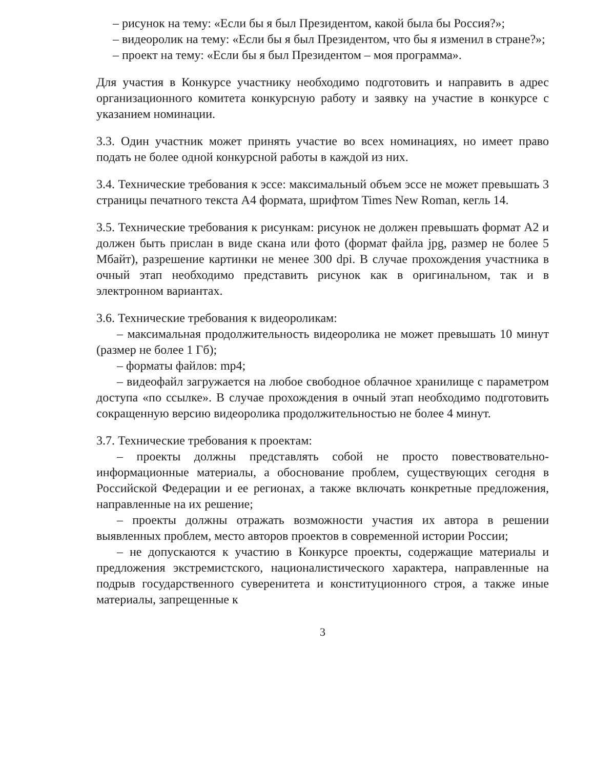– рисунок на тему: «Если бы я был Президентом, какой была бы Россия?»;
– видеоролик на тему: «Если бы я был Президентом, что бы я изменил в стране?»;
– проект на тему: «Если бы я был Президентом – моя программа».
Для участия в Конкурсе участнику необходимо подготовить и направить в адрес организационного комитета конкурсную работу и заявку на участие в конкурсе с указанием номинации.
3.3. Один участник может принять участие во всех номинациях, но имеет право подать не более одной конкурсной работы в каждой из них.
3.4. Технические требования к эссе: максимальный объем эссе не может превышать 3 страницы печатного текста А4 формата, шрифтом Times New Roman, кегль 14.
3.5. Технические требования к рисункам: рисунок не должен превышать формат А2 и должен быть прислан в виде скана или фото (формат файла jpg, размер не более 5 Мбайт), разрешение картинки не менее 300 dpi. В случае прохождения участника в очный этап необходимо представить рисунок как в оригинальном, так и в электронном вариантах.
3.6. Технические требования к видеороликам:
– максимальная продолжительность видеоролика не может превышать 10 минут (размер не более 1 Гб);
– форматы файлов: mp4;
– видеофайл загружается на любое свободное облачное хранилище с параметром доступа «по ссылке». В случае прохождения в очный этап необходимо подготовить сокращенную версию видеоролика продолжительностью не более 4 минут.
3.7. Технические требования к проектам:
– проекты должны представлять собой не просто повествовательно-информационные материалы, а обоснование проблем, существующих сегодня в Российской Федерации и ее регионах, а также включать конкретные предложения, направленные на их решение;
– проекты должны отражать возможности участия их автора в решении выявленных проблем, место авторов проектов в современной истории России;
– не допускаются к участию в Конкурсе проекты, содержащие материалы и предложения экстремистского, националистического характера, направленные на подрыв государственного суверенитета и конституционного строя, а также иные материалы, запрещенные к
3